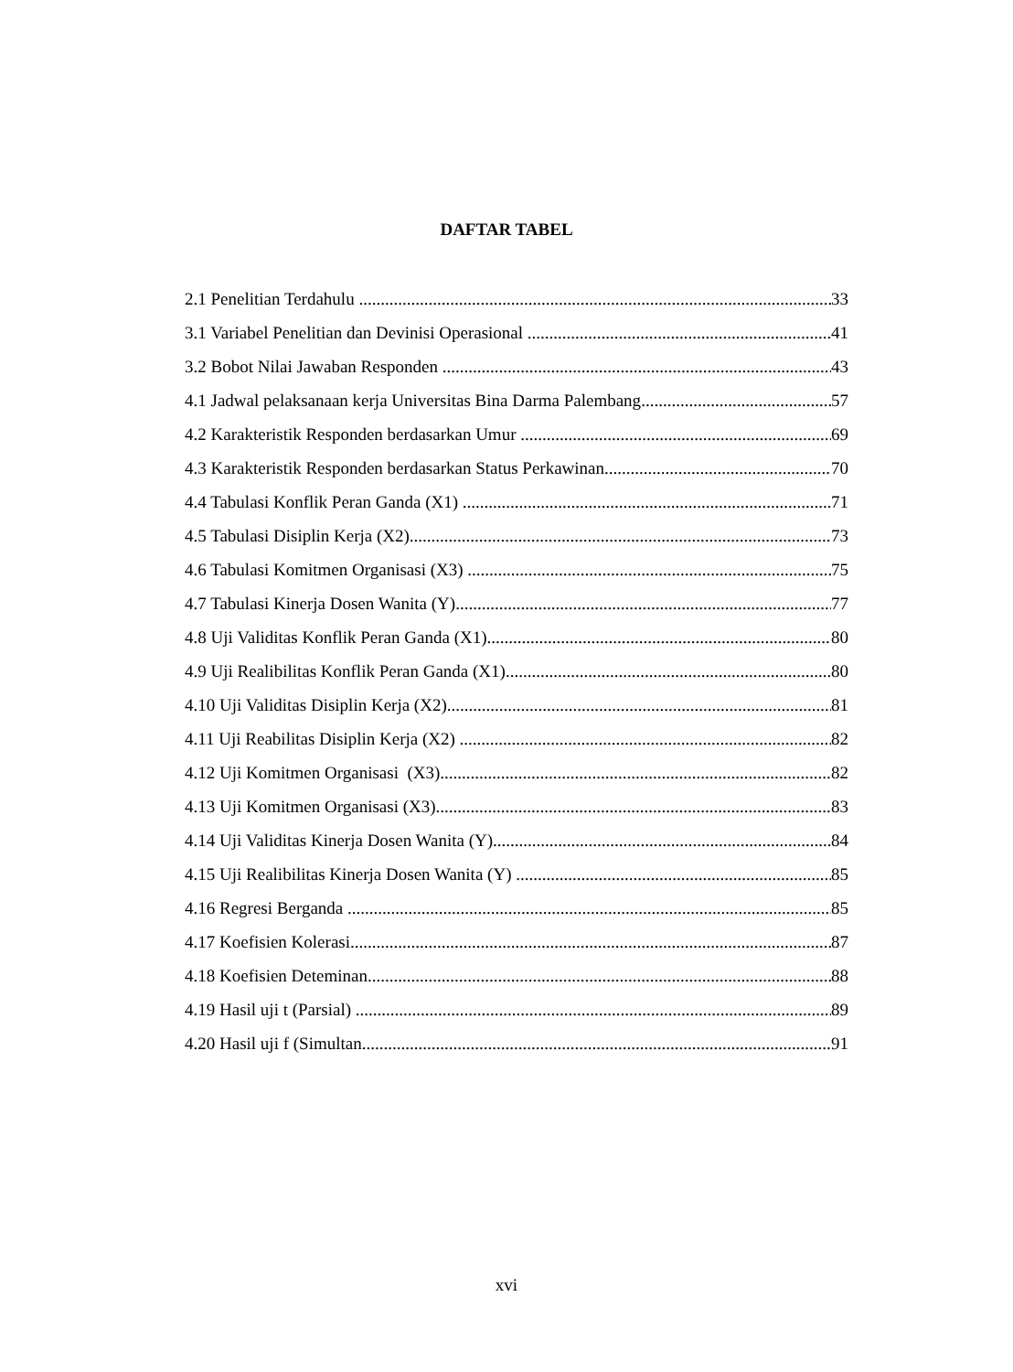DAFTAR TABEL
2.1 Penelitian Terdahulu 33
3.1 Variabel Penelitian dan Devinisi Operasional 41
3.2 Bobot Nilai Jawaban Responden 43
4.1 Jadwal pelaksanaan kerja Universitas Bina Darma Palembang 57
4.2 Karakteristik Responden berdasarkan Umur 69
4.3 Karakteristik Responden berdasarkan Status Perkawinan 70
4.4 Tabulasi Konflik Peran Ganda (X1) 71
4.5 Tabulasi Disiplin Kerja (X2) 73
4.6 Tabulasi Komitmen Organisasi (X3) 75
4.7 Tabulasi Kinerja Dosen Wanita (Y) 77
4.8 Uji Validitas Konflik Peran Ganda (X1) 80
4.9 Uji Realibilitas Konflik Peran Ganda (X1) 80
4.10 Uji Validitas Disiplin Kerja (X2) 81
4.11 Uji Reabilitas Disiplin Kerja (X2) 82
4.12 Uji Komitmen Organisasi (X3) 82
4.13 Uji Komitmen Organisasi (X3) 83
4.14 Uji Validitas Kinerja Dosen Wanita (Y) 84
4.15 Uji Realibilitas Kinerja Dosen Wanita (Y) 85
4.16 Regresi Berganda 85
4.17 Koefisien Kolerasi 87
4.18 Koefisien Deteminan 88
4.19 Hasil uji t (Parsial) 89
4.20 Hasil uji f (Simultan 91
xvi